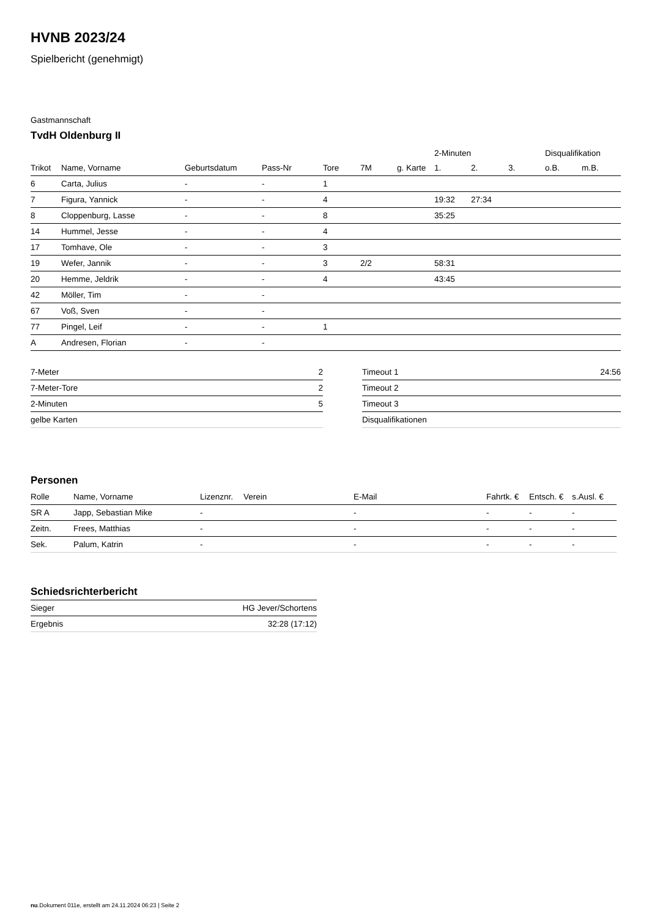HVNB 2023/24
Spielbericht (genehmigt)
Gastmannschaft
TvdH Oldenburg II
| | | | | | | | 2-Minuten | | | Disqualifikation | |
| --- | --- | --- | --- | --- | --- | --- | --- | --- | --- | --- | --- |
| Trikot | Name, Vorname | Geburtsdatum | Pass-Nr | Tore | 7M | g. Karte | 1. | 2. | 3. | o.B. | m.B. |
| 6 | Carta, Julius | - | - | 1 | | | | | | | |
| 7 | Figura, Yannick | - | - | 4 | | | 19:32 | 27:34 | | | |
| 8 | Cloppenburg, Lasse | - | - | 8 | | | 35:25 | | | | |
| 14 | Hummel, Jesse | - | - | 4 | | | | | | | |
| 17 | Tomhave, Ole | - | - | 3 | | | | | | | |
| 19 | Wefer, Jannik | - | - | 3 | 2/2 | | 58:31 | | | | |
| 20 | Hemme, Jeldrik | - | - | 4 | | | 43:45 | | | | |
| 42 | Möller, Tim | - | - | | | | | | | | |
| 67 | Voß, Sven | - | - | | | | | | | | |
| 77 | Pingel, Leif | - | - | 1 | | | | | | | |
| A | Andresen, Florian | - | - | | | | | | | | |
| 7-Meter | 2 |
| 7-Meter-Tore | 2 |
| 2-Minuten | 5 |
| gelbe Karten | |
| Timeout 1 | 24:56 |
| Timeout 2 | |
| Timeout 3 | |
| Disqualifikationen | |
Personen
| Rolle | Name, Vorname | Lizenznr. | Verein | E-Mail | Fahrtk. € | Entsch. € | s.Ausl. € |
| --- | --- | --- | --- | --- | --- | --- | --- |
| SR A | Japp, Sebastian Mike | - | | - | - | - | - |
| Zeitn. | Frees, Matthias | - | | - | - | - | - |
| Sek. | Palum, Katrin | - | | - | - | - | - |
Schiedsrichterbericht
| Sieger | HG Jever/Schortens |
| Ergebnis | 32:28 (17:12) |
nu.Dokument 011e, erstellt am 24.11.2024 06:23 | Seite 2